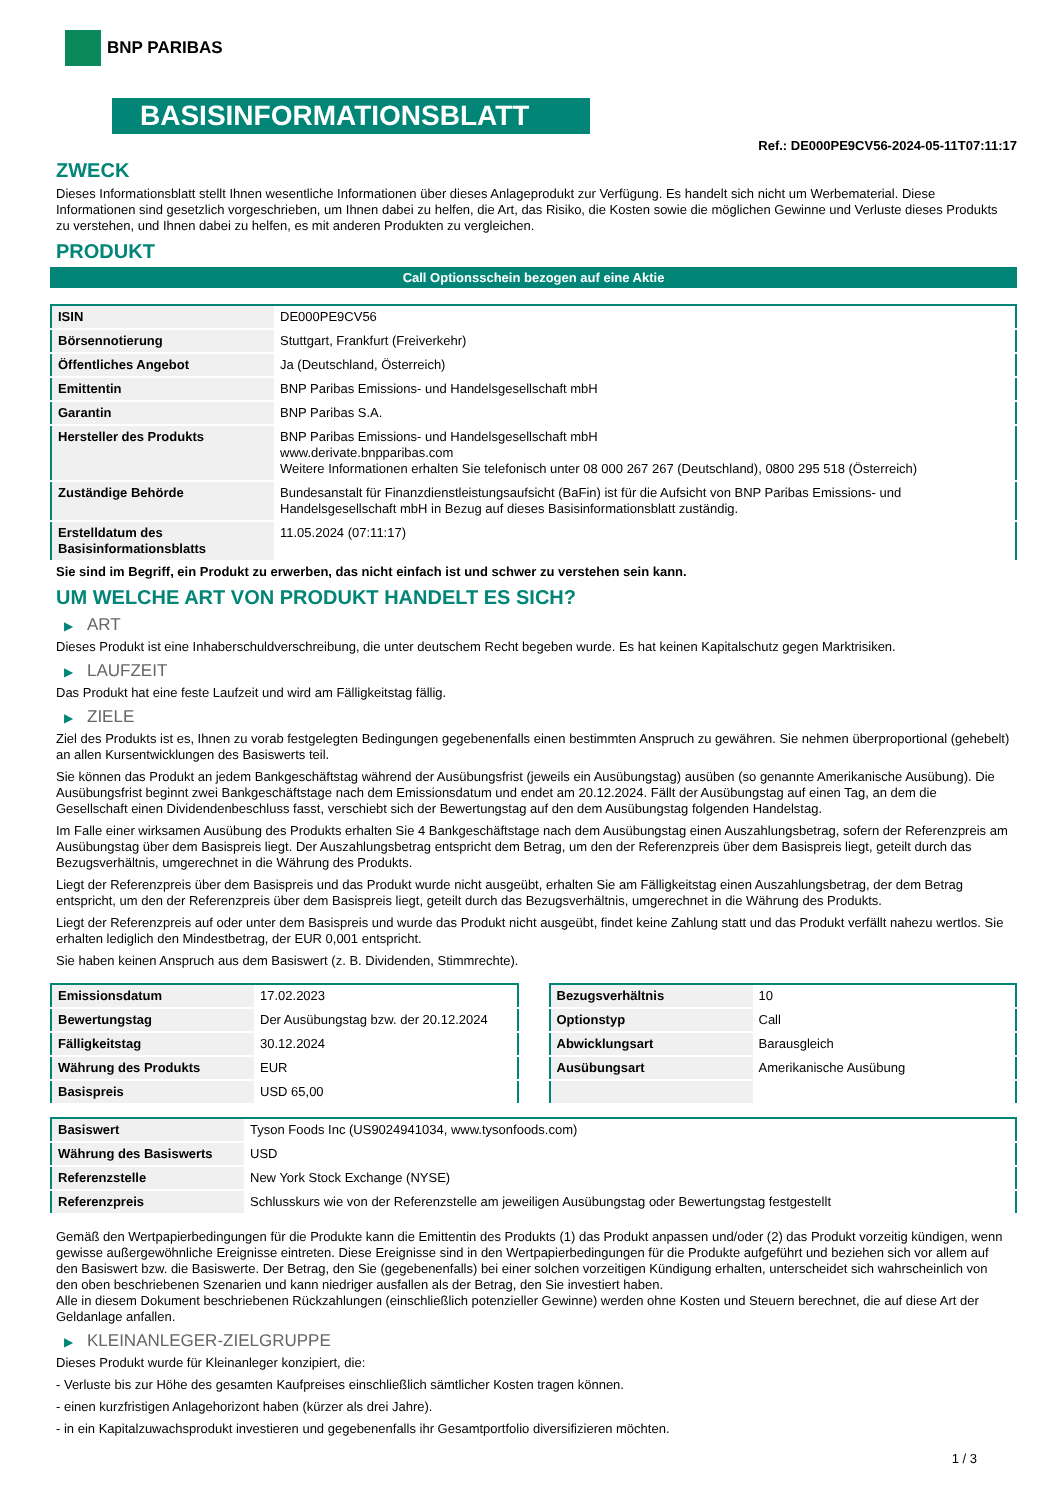BNP PARIBAS
BASISINFORMATIONSBLATT
Ref.: DE000PE9CV56-2024-05-11T07:11:17
ZWECK
Dieses Informationsblatt stellt Ihnen wesentliche Informationen über dieses Anlageprodukt zur Verfügung. Es handelt sich nicht um Werbematerial. Diese Informationen sind gesetzlich vorgeschrieben, um Ihnen dabei zu helfen, die Art, das Risiko, die Kosten sowie die möglichen Gewinne und Verluste dieses Produkts zu verstehen, und Ihnen dabei zu helfen, es mit anderen Produkten zu vergleichen.
PRODUKT
Call Optionsschein bezogen auf eine Aktie
| ISIN | DE000PE9CV56 |
| Börsennotierung | Stuttgart, Frankfurt (Freiverkehr) |
| Öffentliches Angebot | Ja (Deutschland, Österreich) |
| Emittentin | BNP Paribas Emissions- und Handelsgesellschaft mbH |
| Garantin | BNP Paribas S.A. |
| Hersteller des Produkts | BNP Paribas Emissions- und Handelsgesellschaft mbH www.derivate.bnpparibas.com Weitere Informationen erhalten Sie telefonisch unter 08 000 267 267 (Deutschland), 0800 295 518 (Österreich) |
| Zuständige Behörde | Bundesanstalt für Finanzdienstleistungsaufsicht (BaFin) ist für die Aufsicht von BNP Paribas Emissions- und Handelsgesellschaft mbH in Bezug auf dieses Basisinformationsblatt zuständig. |
| Erstelldatum des Basisinformationsblatts | 11.05.2024 (07:11:17) |
Sie sind im Begriff, ein Produkt zu erwerben, das nicht einfach ist und schwer zu verstehen sein kann.
UM WELCHE ART VON PRODUKT HANDELT ES SICH?
▶ ART
Dieses Produkt ist eine Inhaberschuldverschreibung, die unter deutschem Recht begeben wurde. Es hat keinen Kapitalschutz gegen Marktrisiken.
▶ LAUFZEIT
Das Produkt hat eine feste Laufzeit und wird am Fälligkeitstag fällig.
▶ ZIELE
Ziel des Produkts ist es, Ihnen zu vorab festgelegten Bedingungen gegebenenfalls einen bestimmten Anspruch zu gewähren. Sie nehmen überproportional (gehebelt) an allen Kursentwicklungen des Basiswerts teil.
Sie können das Produkt an jedem Bankgeschäftstag während der Ausübungsfrist (jeweils ein Ausübungstag) ausüben (so genannte Amerikanische Ausübung). Die Ausübungsfrist beginnt zwei Bankgeschäftstage nach dem Emissionsdatum und endet am 20.12.2024. Fällt der Ausübungstag auf einen Tag, an dem die Gesellschaft einen Dividendenbeschluss fasst, verschiebt sich der Bewertungstag auf den dem Ausübungstag folgenden Handelstag.
Im Falle einer wirksamen Ausübung des Produkts erhalten Sie 4 Bankgeschäftstage nach dem Ausübungstag einen Auszahlungsbetrag, sofern der Referenzpreis am Ausübungstag über dem Basispreis liegt. Der Auszahlungsbetrag entspricht dem Betrag, um den der Referenzpreis über dem Basispreis liegt, geteilt durch das Bezugsverhältnis, umgerechnet in die Währung des Produkts.
Liegt der Referenzpreis über dem Basispreis und das Produkt wurde nicht ausgeübt, erhalten Sie am Fälligkeitstag einen Auszahlungsbetrag, der dem Betrag entspricht, um den der Referenzpreis über dem Basispreis liegt, geteilt durch das Bezugsverhältnis, umgerechnet in die Währung des Produkts.
Liegt der Referenzpreis auf oder unter dem Basispreis und wurde das Produkt nicht ausgeübt, findet keine Zahlung statt und das Produkt verfällt nahezu wertlos. Sie erhalten lediglich den Mindestbetrag, der EUR 0,001 entspricht.
Sie haben keinen Anspruch aus dem Basiswert (z. B. Dividenden, Stimmrechte).
| Emissionsdatum | 17.02.2023 |
| Bewertungstag | Der Ausübungstag bzw. der 20.12.2024 |
| Fälligkeitstag | 30.12.2024 |
| Währung des Produkts | EUR |
| Basispreis | USD 65,00 |
| Bezugsverhältnis | 10 |
| Optionstyp | Call |
| Abwicklungsart | Barausgleich |
| Ausübungsart | Amerikanische Ausübung |
| Basiswert | Tyson Foods Inc (US9024941034, www.tysonfoods.com) |
| Währung des Basiswerts | USD |
| Referenzstelle | New York Stock Exchange (NYSE) |
| Referenzpreis | Schlusskurs wie von der Referenzstelle am jeweiligen Ausübungstag oder Bewertungstag festgestellt |
Gemäß den Wertpapierbedingungen für die Produkte kann die Emittentin des Produkts (1) das Produkt anpassen und/oder (2) das Produkt vorzeitig kündigen, wenn gewisse außergewöhnliche Ereignisse eintreten. Diese Ereignisse sind in den Wertpapierbedingungen für die Produkte aufgeführt und beziehen sich vor allem auf den Basiswert bzw. die Basiswerte. Der Betrag, den Sie (gegebenenfalls) bei einer solchen vorzeitigen Kündigung erhalten, unterscheidet sich wahrscheinlich von den oben beschriebenen Szenarien und kann niedriger ausfallen als der Betrag, den Sie investiert haben.
Alle in diesem Dokument beschriebenen Rückzahlungen (einschließlich potenzieller Gewinne) werden ohne Kosten und Steuern berechnet, die auf diese Art der Geldanlage anfallen.
▶ KLEINANLEGER-ZIELGRUPPE
Dieses Produkt wurde für Kleinanleger konzipiert, die:
- Verluste bis zur Höhe des gesamten Kaufpreises einschließlich sämtlicher Kosten tragen können.
- einen kurzfristigen Anlagehorizont haben (kürzer als drei Jahre).
- in ein Kapitalzuwachsprodukt investieren und gegebenenfalls ihr Gesamtportfolio diversifizieren möchten.
1 / 3